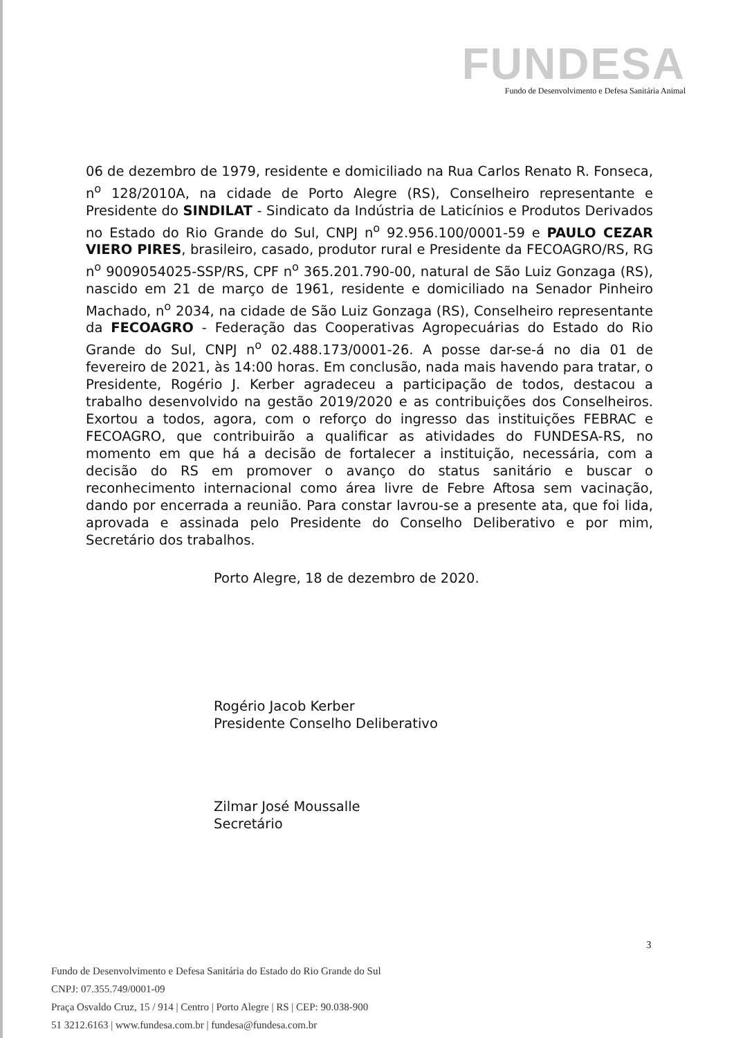FUNDESA
Fundo de Desenvolvimento e Defesa Sanitária Animal
06 de dezembro de 1979, residente e domiciliado na Rua Carlos Renato R. Fonseca, n<sup>o</sup> 128/2010A, na cidade de Porto Alegre (RS), Conselheiro representante e Presidente do SINDILAT - Sindicato da Indústria de Laticínios e Produtos Derivados no Estado do Rio Grande do Sul, CNPJ n<sup>o</sup> 92.956.100/0001-59 e PAULO CEZAR VIERO PIRES, brasileiro, casado, produtor rural e Presidente da FECOAGRO/RS, RG n<sup>o</sup> 9009054025-SSP/RS, CPF n<sup>o</sup> 365.201.790-00, natural de São Luiz Gonzaga (RS), nascido em 21 de março de 1961, residente e domiciliado na Senador Pinheiro Machado, n<sup>o</sup> 2034, na cidade de São Luiz Gonzaga (RS), Conselheiro representante da FECOAGRO - Federação das Cooperativas Agropecuárias do Estado do Rio Grande do Sul, CNPJ n<sup>o</sup> 02.488.173/0001-26. A posse dar-se-á no dia 01 de fevereiro de 2021, às 14:00 horas. Em conclusão, nada mais havendo para tratar, o Presidente, Rogério J. Kerber agradeceu a participação de todos, destacou a trabalho desenvolvido na gestão 2019/2020 e as contribuições dos Conselheiros. Exortou a todos, agora, com o reforço do ingresso das instituições FEBRAC e FECOAGRO, que contribuirão a qualificar as atividades do FUNDESA-RS, no momento em que há a decisão de fortalecer a instituição, necessária, com a decisão do RS em promover o avanço do status sanitário e buscar o reconhecimento internacional como área livre de Febre Aftosa sem vacinação, dando por encerrada a reunião. Para constar lavrou-se a presente ata, que foi lida, aprovada e assinada pelo Presidente do Conselho Deliberativo e por mim, Secretário dos trabalhos.
Porto Alegre, 18 de dezembro de 2020.
Rogério Jacob Kerber
Presidente Conselho Deliberativo
Zilmar José Moussalle
Secretário
3
Fundo de Desenvolvimento e Defesa Sanitária do Estado do Rio Grande do Sul
CNPJ: 07.355.749/0001-09
Praça Osvaldo Cruz, 15 / 914 | Centro | Porto Alegre | RS | CEP: 90.038-900
51 3212.6163 | www.fundesa.com.br | fundesa@fundesa.com.br